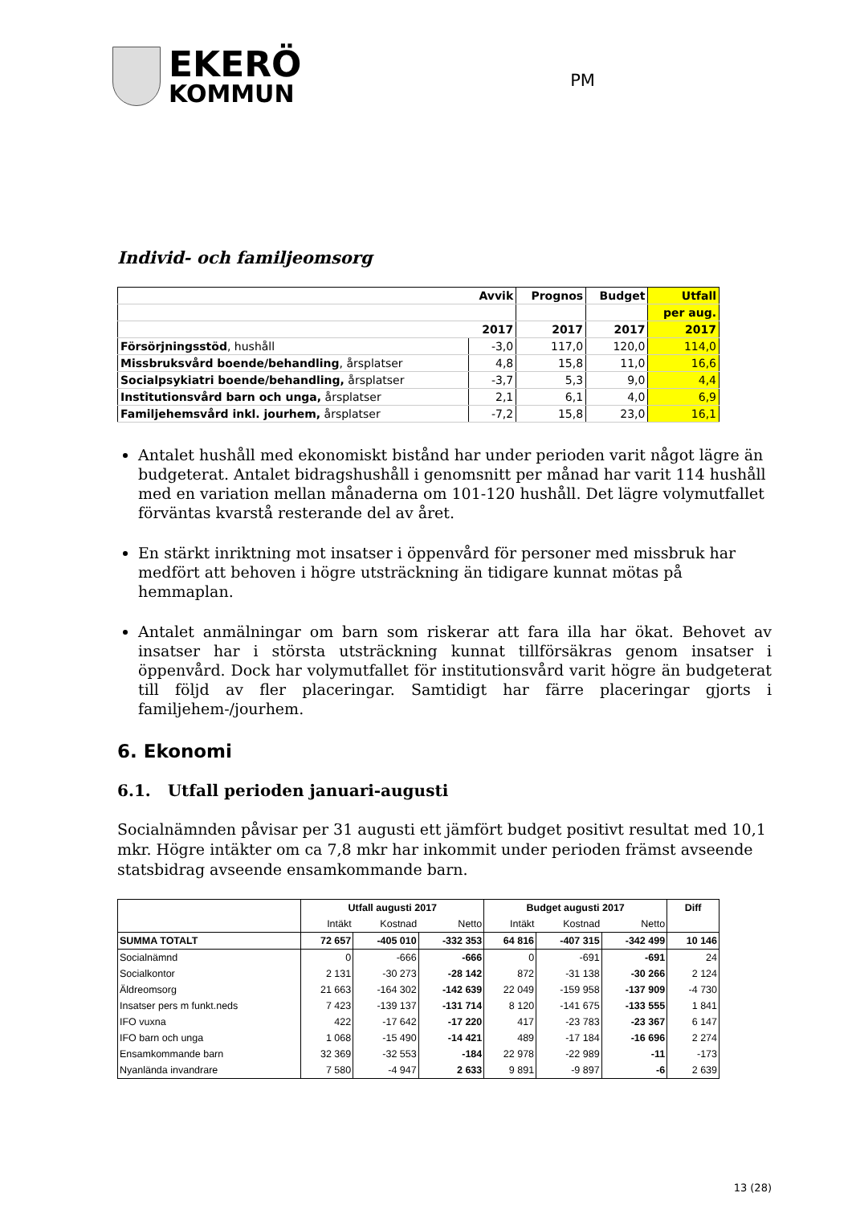EKERÖ
KOMMUN
PM
Individ- och familjeomsorg
| | Avvik | Prognos | Budget | Utfall |
| | | | | per aug. |
| | 2017 | 2017 | 2017 | 2017 |
| Försörjningsstöd , hushåll | -3,0 | 117,0 | 120,0 | 114,0 |
| Missbruksvård boende/behandling , årsplatser | 4,8 | 15,8 | 11,0 | 16,6 |
| Socialpsykiatri boende/behandling, årsplatser | -3,7 | 5,3 | 9,0 | 4,4 |
| Institutionsvård barn och unga, årsplatser | 2,1 | 6,1 | 4,0 | 6,9 |
| Familjehemsvård inkl. jourhem, årsplatser | -7,2 | 15,8 | 23,0 | 16,1 |
Antalet hushåll med ekonomiskt bistånd har under perioden varit något lägre än budgeterat. Antalet bidragshushåll i genomsnitt per månad har varit 114 hushåll med en variation mellan månaderna om 101-120 hushåll. Det lägre volymutfallet förväntas kvarstå resterande del av året.
En stärkt inriktning mot insatser i öppenvård för personer med missbruk har medfört att behoven i högre utsträckning än tidigare kunnat mötas på hemmaplan.
Antalet anmälningar om barn som riskerar att fara illa har ökat. Behovet av insatser har i största utsträckning kunnat tillförsäkras genom insatser i öppenvård. Dock har volymutfallet för institutionsvård varit högre än budgeterat till följd av fler placeringar. Samtidigt har färre placeringar gjorts i familjehem-/jourhem.
6. Ekonomi
6.1. Utfall perioden januari-augusti
Socialnämnden påvisar per 31 augusti ett jämfört budget positivt resultat med 10,1 mkr. Högre intäkter om ca 7,8 mkr har inkommit under perioden främst avseende statsbidrag avseende ensamkommande barn.
| | Utfall augusti 2017 | | | Budget augusti 2017 | | | Diff |
| --- | --- | --- | --- | --- | --- | --- | --- |
| | Intäkt | Kostnad | Netto | Intäkt | Kostnad | Netto | |
| SUMMA TOTALT | 72 657 | -405 010 | -332 353 | 64 816 | -407 315 | -342 499 | 10 146 |
| Socialnämnd | 0 | -666 | -666 | 0 | -691 | -691 | 24 |
| Socialkontor | 2 131 | -30 273 | -28 142 | 872 | -31 138 | -30 266 | 2 124 |
| Äldreomsorg | 21 663 | -164 302 | -142 639 | 22 049 | -159 958 | -137 909 | -4 730 |
| Insatser pers m funkt.neds | 7 423 | -139 137 | -131 714 | 8 120 | -141 675 | -133 555 | 1 841 |
| IFO vuxna | 422 | -17 642 | -17 220 | 417 | -23 783 | -23 367 | 6 147 |
| IFO barn och unga | 1 068 | -15 490 | -14 421 | 489 | -17 184 | -16 696 | 2 274 |
| Ensamkommande barn | 32 369 | -32 553 | -184 | 22 978 | -22 989 | -11 | -173 |
| Nyanlända invandrare | 7 580 | -4 947 | 2 633 | 9 891 | -9 897 | -6 | 2 639 |
13 (28)